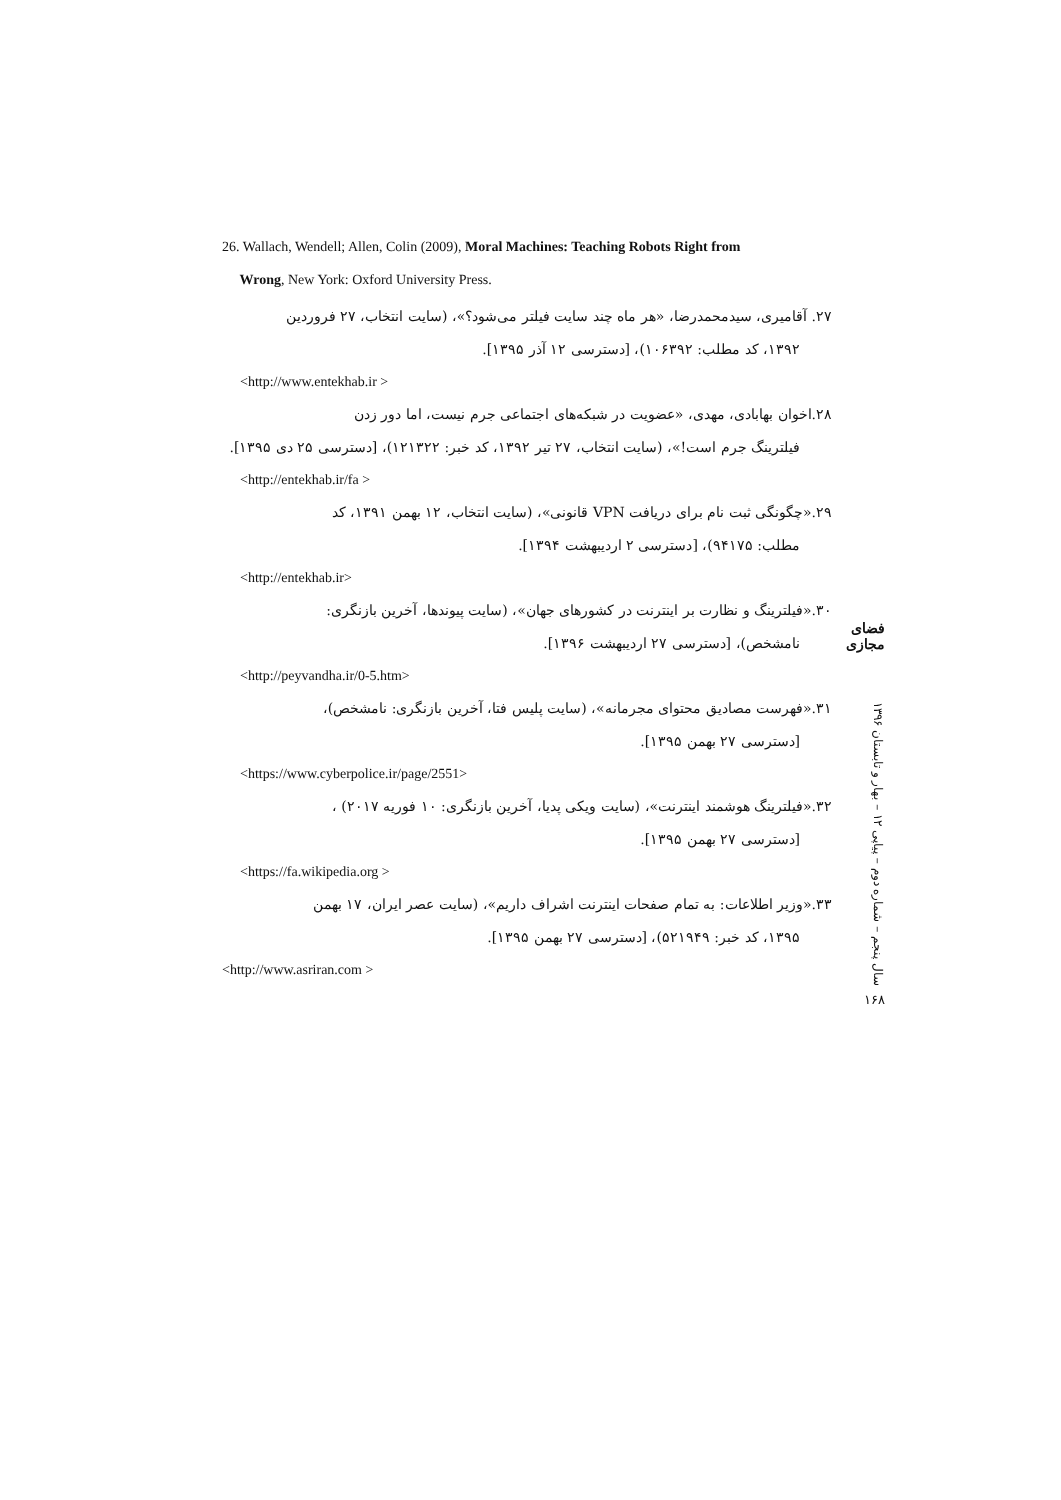26. Wallach, Wendell; Allen, Colin (2009), Moral Machines: Teaching Robots Right from
Wrong, New York: Oxford University Press.
۲۷. آقامیری، سیدمحمدرضا، «هر ماه چند سایت فیلتر می‌شود؟»، (سایت انتخاب، ۲۷ فروردین
۱۳۹۲، کد مطلب: ۱۰۶۳۹۲)، [دسترسی ۱۲ آذر ۱۳۹۵].
<http://www.entekhab.ir >
۲۸.اخوان بهابادی، مهدی، «عضویت در شبکه‌های اجتماعی جرم نیست، اما دور زدن
فیلترینگ جرم است!»، (سایت انتخاب، ۲۷ تیر ۱۳۹۲، کد خبر: ۱۲۱۳۲۲)، [دسترسی ۲۵ دی ۱۳۹۵].
<http://entekhab.ir/fa >
۲۹.«چگونگی ثبت نام برای دریافت VPN قانونی»، (سایت انتخاب، ۱۲ بهمن ۱۳۹۱، کد
مطلب: ۹۴۱۷۵)، [دسترسی ۲ اردیبهشت ۱۳۹۴].
<http://entekhab.ir>
۳۰.«فیلترینگ و نظارت بر اینترنت در کشورهای جهان»، (سایت پیوندها، آخرین بازنگری:
نامشخص)، [دسترسی ۲۷ اردیبهشت ۱۳۹۶].
<http://peyvandha.ir/0-5.htm>
۳۱.«فهرست مصادیق محتوای مجرمانه»، (سایت پلیس فتا، آخرین بازنگری: نامشخص)،
[دسترسی ۲۷ بهمن ۱۳۹۵].
<https://www.cyberpolice.ir/page/2551>
۳۲.«فیلترینگ هوشمند اینترنت»، (سایت ویکی پدیا، آخرین بازنگری: ۱۰ فوریه ۲۰۱۷) ،
[دسترسی ۲۷ بهمن ۱۳۹۵].
<https://fa.wikipedia.org >
۳۳.«وزیر اطلاعات: به تمام صفحات اینترنت اشراف داریم»، (سایت عصر ایران، ۱۷ بهمن
۱۳۹۵، کد خبر: ۵۲۱۹۴۹)، [دسترسی ۲۷ بهمن ۱۳۹۵].
<http://www.asriran.com >
فضای مجازی
سال پنجم – شماره دوم – پیاپی ۱۲ – بهار و تابستان ۱۳۹۶
۱۶۸